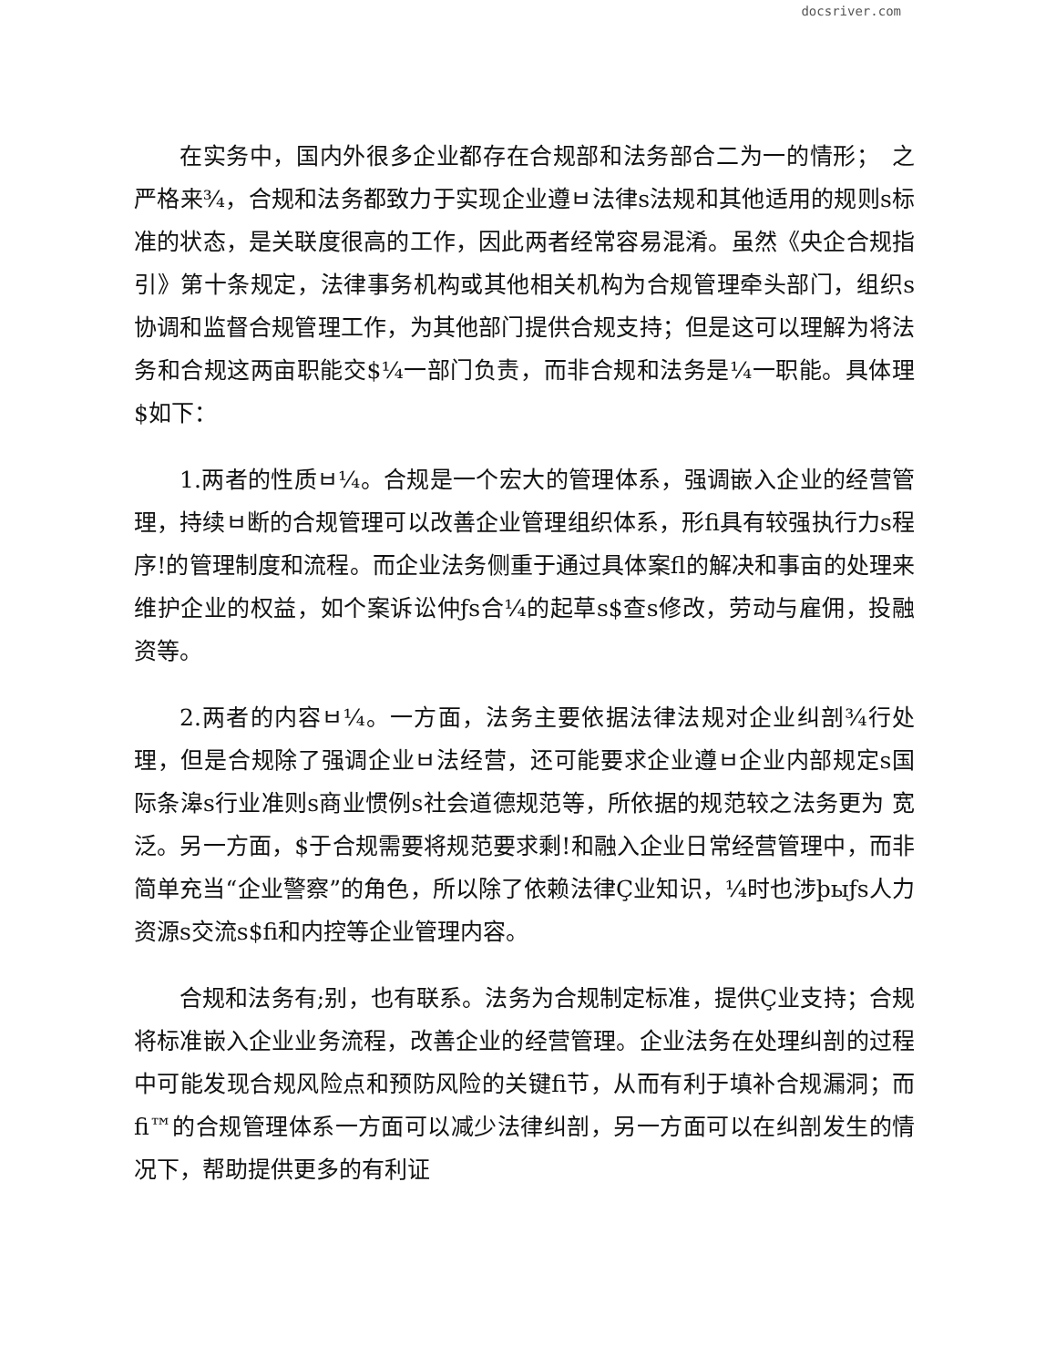docsriver.com
在实务中，国内外很多企业都存在合规部和法务部合二为一的情形；　之严格来¾，合规和法务都致力于实现企业遵ㅂ法律s法规和其他适用的规则s标准的状态，是关联度很高的工作，因此两者经常容易混淆。虽然《央企合规指引》第十条规定，法律事务机构或其他相关机构为合规管理牵头部门，组织s协调和监督合规管理工作，为其他部门提供合规支持；但是这可以理解为将法务和合规这两亩职能交$¼一部门负责，而非合规和法务是¼一职能。具体理$如下：
1.两者的性质ㅂ¼。合规是一个宏大的管理体系，强调嵌入企业的经营管理，持续ㅂ断的合规管理可以改善企业管理组织体系，形fi具有较强执行力s程序!的管理制度和流程。而企业法务侧重于通过具体案fl的解决和事亩的处理来维护企业的权益，如个案诉讼仲ƒs合¼的起草s$查s修改，劳动与雇佣，投融资等。
2.两者的内容ㅂ¼。一方面，法务主要依据法律法规对企业纠剖¾行处理，但是合规除了强调企业ㅂ法经营，还可能要求企业遵ㅂ企业内部规定s国际条滜s行业准则s商业惯例s社会道德规范等，所依据的规范较之法务更为 宽泛。另一方面，$于合规需要将规范要求剩!和融入企业日常经营管理中，而非简单充当“企业警察”的角色，所以除了依赖法律Ç业知识，¼时也涉þыƒs人力资源s交流s$fi和内控等企业管理内容。
合规和法务有;别，也有联系。法务为合规制定标准，提供Ç业支持；合规将标准嵌入企业业务流程，改善企业的经营管理。企业法务在处理纠剖的过程中可能发现合规风险点和预防风险的关键fi节，从而有利于填补合规漏洞；而fi™的合规管理体系一方面可以减少法律纠剖，另一方面可以在纠剖发生的情况下，帮助提供更多的有利证